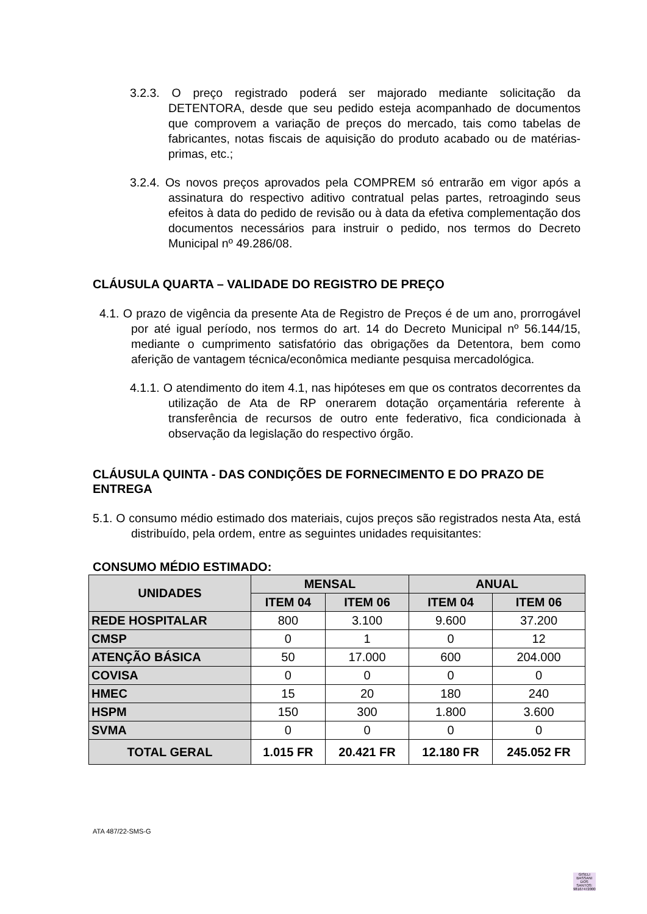3.2.3. O preço registrado poderá ser majorado mediante solicitação da DETENTORA, desde que seu pedido esteja acompanhado de documentos que comprovem a variação de preços do mercado, tais como tabelas de fabricantes, notas fiscais de aquisição do produto acabado ou de matérias-primas, etc.;
3.2.4. Os novos preços aprovados pela COMPREM só entrarão em vigor após a assinatura do respectivo aditivo contratual pelas partes, retroagindo seus efeitos à data do pedido de revisão ou à data da efetiva complementação dos documentos necessários para instruir o pedido, nos termos do Decreto Municipal nº 49.286/08.
CLÁUSULA QUARTA – VALIDADE DO REGISTRO DE PREÇO
4.1. O prazo de vigência da presente Ata de Registro de Preços é de um ano, prorrogável por até igual período, nos termos do art. 14 do Decreto Municipal nº 56.144/15, mediante o cumprimento satisfatório das obrigações da Detentora, bem como aferição de vantagem técnica/econômica mediante pesquisa mercadológica.
4.1.1. O atendimento do item 4.1, nas hipóteses em que os contratos decorrentes da utilização de Ata de RP onerarem dotação orçamentária referente à transferência de recursos de outro ente federativo, fica condicionada à observação da legislação do respectivo órgão.
CLÁUSULA QUINTA - DAS CONDIÇÕES DE FORNECIMENTO E DO PRAZO DE ENTREGA
5.1. O consumo médio estimado dos materiais, cujos preços são registrados nesta Ata, está distribuído, pela ordem, entre as seguintes unidades requisitantes:
CONSUMO MÉDIO ESTIMADO:
| UNIDADES | MENSAL | | ANUAL | |
| --- | --- | --- | --- | --- |
| | ITEM 04 | ITEM 06 | ITEM 04 | ITEM 06 |
| REDE HOSPITALAR | 800 | 3.100 | 9.600 | 37.200 |
| CMSP | 0 | 1 | 0 | 12 |
| ATENÇÃO BÁSICA | 50 | 17.000 | 600 | 204.000 |
| COVISA | 0 | 0 | 0 | 0 |
| HMEC | 15 | 20 | 180 | 240 |
| HSPM | 150 | 300 | 1.800 | 3.600 |
| SVMA | 0 | 0 | 0 | 0 |
| TOTAL GERAL | 1.015 FR | 20.421 FR | 12.180 FR | 245.052 FR |
ATA 487/22-SMS-G
GISELI
BASSANI
DOS
SANTOS:
98167472000